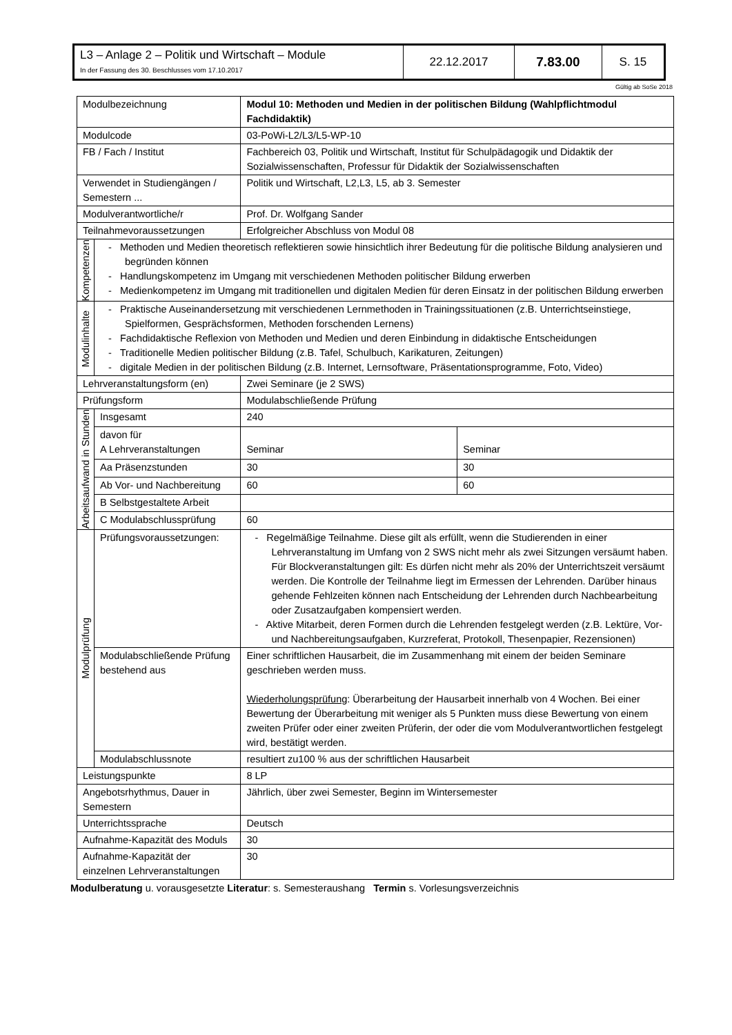| L3 – Anlage 2 – Politik und Wirtschaft – Module In der Fassung des 30. Beschlusses vom 17.10.2017 | 22.12.2017 | 7.83.00 | S. 15 |
Gültig ab SoSe 2018
| Modulbezeichnung | | Modul 10: Methoden und Medien in der politischen Bildung (Wahlpflichtmodul Fachdidaktik) | |
| Modulcode | | 03-PoWi-L2/L3/L5-WP-10 | |
| FB / Fach / Institut | | Fachbereich 03, Politik und Wirtschaft, Institut für Schulpädagogik und Didaktik der Sozialwissenschaften, Professur für Didaktik der Sozialwissenschaften | |
| Verwendet in Studiengängen / Semestern ... | | Politik und Wirtschaft, L2,L3, L5, ab 3. Semester | |
| Modulverantwortliche/r | | Prof. Dr. Wolfgang Sander | |
| Teilnahmevoraussetzungen | | Erfolgreicher Abschluss von Modul 08 | |
| Kompetenzen | - Methoden und Medien theoretisch reflektieren sowie hinsichtlich ihrer Bedeutung für die politische Bildung analysieren und begründen können - Handlungskompetenz im Umgang mit verschiedenen Methoden politischer Bildung erwerben - Medienkompetenz im Umgang mit traditionellen und digitalen Medien für deren Einsatz in der politischen Bildung erwerben | | |
| Modulinhalte | - Praktische Auseinandersetzung mit verschiedenen Lernmethoden in Trainingssituationen (z.B. Unterrichtseinstiege, Spielformen, Gesprächsformen, Methoden forschenden Lernens) - Fachdidaktische Reflexion von Methoden und Medien und deren Einbindung in didaktische Entscheidungen - Traditionelle Medien politischer Bildung (z.B. Tafel, Schulbuch, Karikaturen, Zeitungen) - digitale Medien in der politischen Bildung (z.B. Internet, Lernsoftware, Präsentationsprogramme, Foto, Video) | | |
| Lehrveranstaltungsform (en) | | Zwei Seminare (je 2 SWS) | |
| Prüfungsform | | Modulabschließende Prüfung | |
| Arbeitsaufwand in Stunden | Insgesamt | 240 | |
| | davon für A Lehrveranstaltungen | Seminar | Seminar |
| | Aa Präsenzstunden | 30 | 30 |
| | Ab Vor- und Nachbereitung | 60 | 60 |
| | B Selbstgestaltete Arbeit | | |
| | C Modulabschlussprüfung | 60 | |
| Modulprüfung | Prüfungsvoraussetzungen: | - Regelmäßige Teilnahme. Diese gilt als erfüllt, wenn die Studierenden in einer Lehrveranstaltung im Umfang von 2 SWS nicht mehr als zwei Sitzungen versäumt haben. Für Blockveranstaltungen gilt: Es dürfen nicht mehr als 20% der Unterrichtszeit versäumt werden. Die Kontrolle der Teilnahme liegt im Ermessen der Lehrenden. Darüber hinaus gehende Fehlzeiten können nach Entscheidung der Lehrenden durch Nachbearbeitung oder Zusatzaufgaben kompensiert werden. - Aktive Mitarbeit, deren Formen durch die Lehrenden festgelegt werden (z.B. Lektüre, Vor- und Nachbereitungsaufgaben, Kurzreferat, Protokoll, Thesenpapier, Rezensionen) | |
| | Modulabschließende Prüfung bestehend aus | Einer schriftlichen Hausarbeit, die im Zusammenhang mit einem der beiden Seminare geschrieben werden muss. Wiederholungsprüfung : Überarbeitung der Hausarbeit innerhalb von 4 Wochen. Bei einer Bewertung der Überarbeitung mit weniger als 5 Punkten muss diese Bewertung von einem zweiten Prüfer oder einer zweiten Prüferin, der oder die vom Modulverantwortlichen festgelegt wird, bestätigt werden. | |
| | Modulabschlussnote | resultiert zu100 % aus der schriftlichen Hausarbeit | |
| Leistungspunkte | | 8 LP | |
| Angebotsrhythmus, Dauer in Semestern | | Jährlich, über zwei Semester, Beginn im Wintersemester | |
| Unterrichtssprache | | Deutsch | |
| Aufnahme-Kapazität des Moduls | | 30 | |
| Aufnahme-Kapazität der einzelnen Lehrveranstaltungen | | 30 | |
Modulberatung u. vorausgesetzte Literatur: s. Semesteraushang Termin s. Vorlesungsverzeichnis